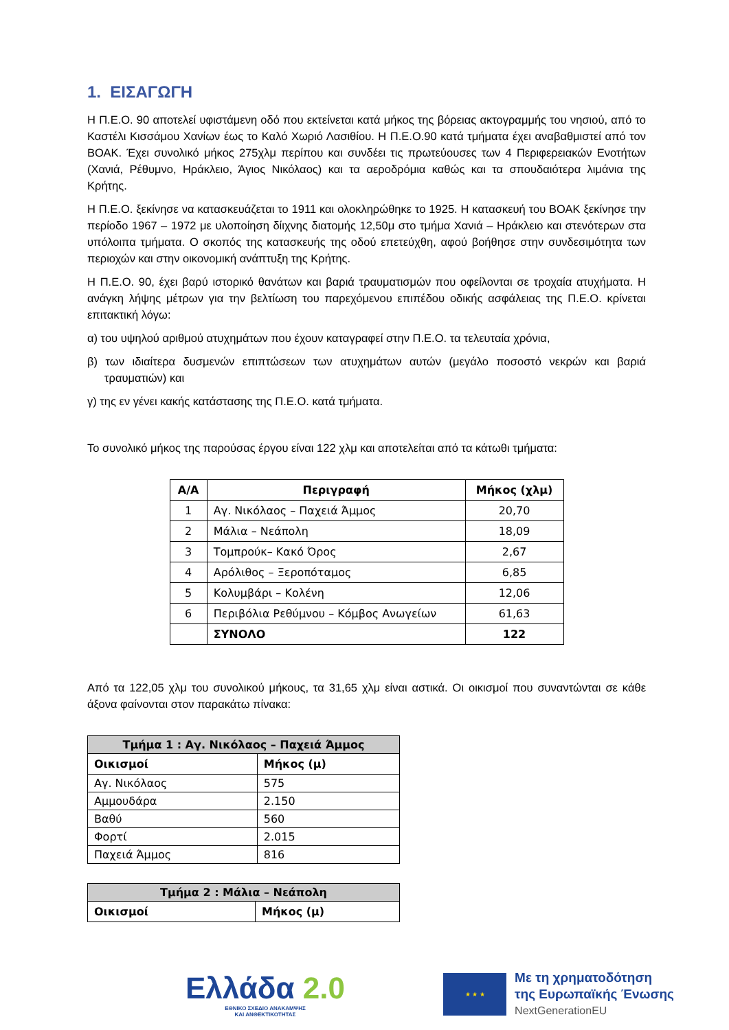1. ΕΙΣΑΓΩΓΗ
Η Π.Ε.Ο. 90 αποτελεί υφιστάμενη οδό που εκτείνεται κατά μήκος της βόρειας ακτογραμμής του νησιού, από το Καστέλι Κισσάμου Χανίων έως το Καλό Χωριό Λασιθίου. Η Π.Ε.Ο.90 κατά τμήματα έχει αναβαθμιστεί από τον ΒΟΑΚ. Έχει συνολικό μήκος 275χλμ περίπου και συνδέει τις πρωτεύουσες των 4 Περιφερειακών Ενοτήτων (Χανιά, Ρέθυμνο, Ηράκλειο, Άγιος Νικόλαος) και τα αεροδρόμια καθώς και τα σπουδαιότερα λιμάνια της Κρήτης.
Η Π.Ε.Ο. ξεκίνησε να κατασκευάζεται το 1911 και ολοκληρώθηκε το 1925. Η κατασκευή του ΒΟΑΚ ξεκίνησε την περίοδο 1967 – 1972 με υλοποίηση δίιχνης διατομής 12,50μ στο τμήμα Χανιά – Ηράκλειο και στενότερων στα υπόλοιπα τμήματα. Ο σκοπός της κατασκευής της οδού επετεύχθη, αφού βοήθησε στην συνδεσιμότητα των περιοχών και στην οικονομική ανάπτυξη της Κρήτης.
Η Π.Ε.Ο. 90, έχει βαρύ ιστορικό θανάτων και βαριά τραυματισμών που οφείλονται σε τροχαία ατυχήματα. Η ανάγκη λήψης μέτρων για την βελτίωση του παρεχόμενου επιπέδου οδικής ασφάλειας της Π.Ε.Ο. κρίνεται επιτακτική λόγω:
α) του υψηλού αριθμού ατυχημάτων που έχουν καταγραφεί στην Π.Ε.Ο. τα τελευταία χρόνια,
β) των ιδιαίτερα δυσμενών επιπτώσεων των ατυχημάτων αυτών (μεγάλο ποσοστό νεκρών και βαριά τραυματιών) και
γ) της εν γένει κακής κατάστασης της Π.Ε.Ο. κατά τμήματα.
Το συνολικό μήκος της παρούσας έργου είναι 122 χλμ και αποτελείται από τα κάτωθι τμήματα:
| Α/Α | Περιγραφή | Μήκος (χλμ) |
| --- | --- | --- |
| 1 | Αγ. Νικόλαος – Παχειά Άμμος | 20,70 |
| 2 | Μάλια – Νεάπολη | 18,09 |
| 3 | Τομπρούκ– Κακό Όρος | 2,67 |
| 4 | Αρόλιθος – Ξεροπόταμος | 6,85 |
| 5 | Κολυμβάρι – Κολένη | 12,06 |
| 6 | Περιβόλια Ρεθύμνου – Κόμβος Ανωγείων | 61,63 |
| | ΣΥΝΟΛΟ | 122 |
Από τα 122,05 χλμ του συνολικού μήκους, τα 31,65 χλμ είναι αστικά. Οι οικισμοί που συναντώνται σε κάθε άξονα φαίνονται στον παρακάτω πίνακα:
| Τμήμα 1 : Αγ. Νικόλαος – Παχειά Άμμος | |
| Οικισμοί | Μήκος (μ) |
| Αγ. Νικόλαος | 575 |
| Αμμουδάρα | 2.150 |
| Βαθύ | 560 |
| Φορτί | 2.015 |
| Παχειά Άμμος | 816 |
| Τμήμα 2 : Μάλια – Νεάπολη | |
| Οικισμοί | Μήκος (μ) |
Ελλάδα 2.0
ΕΘΝΙΚΟ ΣΧΕΔΙΟ ΑΝΑΚΑΜΨΗΣ
ΚΑΙ ΑΝΘΕΚΤΙΚΟΤΗΤΑΣ
★ ★ ★
Με τη χρηματοδότηση
της Ευρωπαϊκής Ένωσης
NextGenerationEU